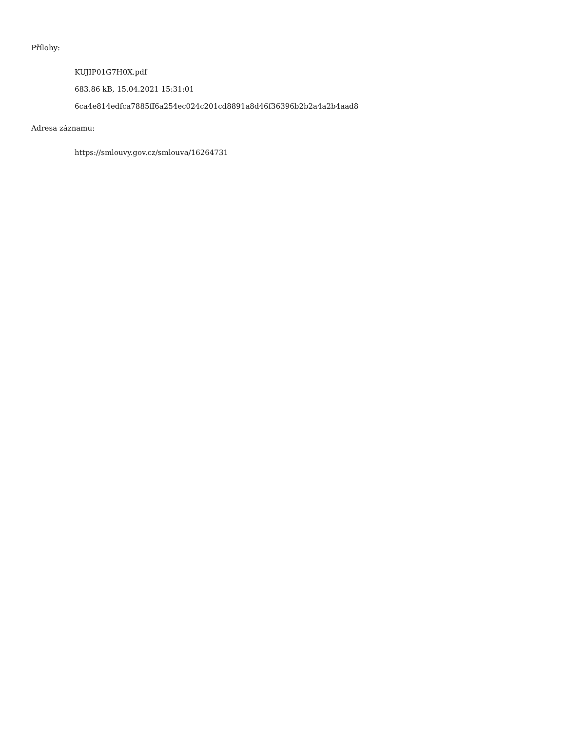Přílohy:
KUJIP01G7H0X.pdf
683.86 kB, 15.04.2021 15:31:01
6ca4e814edfca7885ff6a254ec024c201cd8891a8d46f36396b2b2a4a2b4aad8
Adresa záznamu:
https://smlouvy.gov.cz/smlouva/16264731